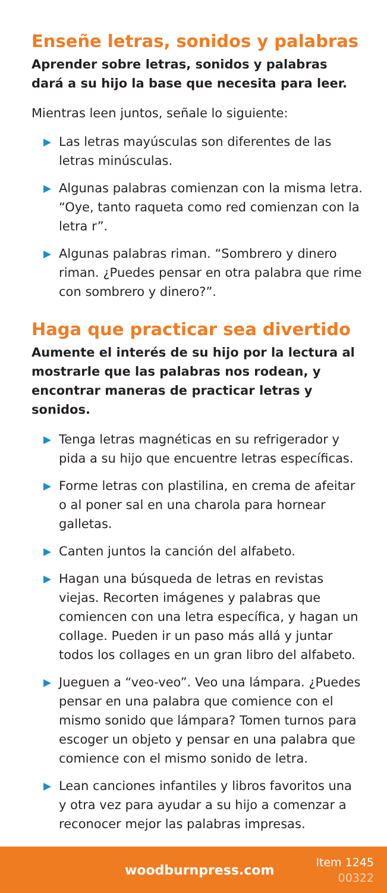Enseñe letras, sonidos y palabras
Aprender sobre letras, sonidos y palabras dará a su hijo la base que necesita para leer.
Mientras leen juntos, señale lo siguiente:
▶ Las letras mayúsculas son diferentes de las letras minúsculas.
▶ Algunas palabras comienzan con la misma letra. “Oye, tanto raqueta como red comienzan con la letra r”.
▶ Algunas palabras riman. “Sombrero y dinero riman. ¿Puedes pensar en otra palabra que rime con sombrero y dinero?”.
Haga que practicar sea divertido
Aumente el interés de su hijo por la lectura al mostrarle que las palabras nos rodean, y encontrar maneras de practicar letras y sonidos.
▶ Tenga letras magnéticas en su refrigerador y pida a su hijo que encuentre letras específicas.
▶ Forme letras con plastilina, en crema de afeitar o al poner sal en una charola para hornear galletas.
▶ Canten juntos la canción del alfabeto.
▶ Hagan una búsqueda de letras en revistas viejas. Recorten imágenes y palabras que comiencen con una letra específica, y hagan un collage. Pueden ir un paso más allá y juntar todos los collages en un gran libro del alfabeto.
▶ Jueguen a “veo-veo”. Veo una lámpara. ¿Puedes pensar en una palabra que comience con el mismo sonido que lámpara? Tomen turnos para escoger un objeto y pensar en una palabra que comience con el mismo sonido de letra.
▶ Lean canciones infantiles y libros favoritos una y otra vez para ayudar a su hijo a comenzar a reconocer mejor las palabras impresas.
woodburnpress.com
Item 1245
00322